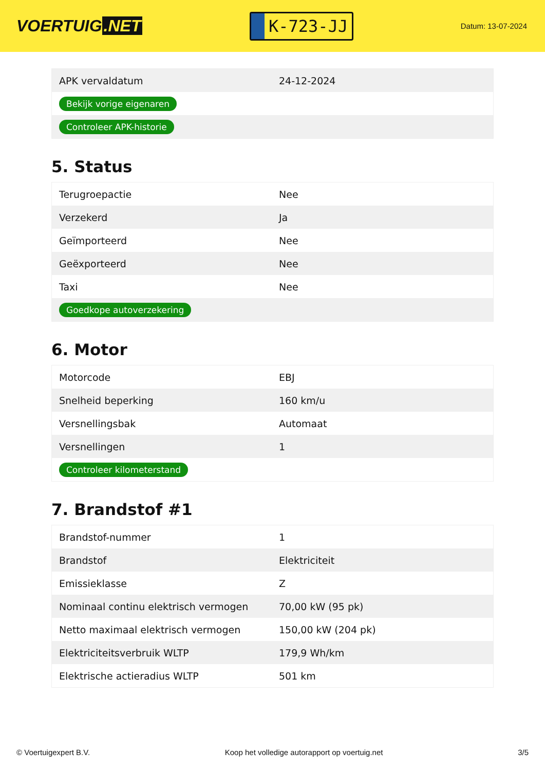VOERTUIG.NET
K-723-JJ
Datum: 13-07-2024
| APK vervaldatum | 24-12-2024 |
| Bekijk vorige eigenaren | |
| Controleer APK-historie | |
5. Status
| Terugroepactie | Nee |
| Verzekerd | Ja |
| Geïmporteerd | Nee |
| Geëxporteerd | Nee |
| Taxi | Nee |
| Goedkope autoverzekering | |
6. Motor
| Motorcode | EBJ |
| Snelheid beperking | 160 km/u |
| Versnellingsbak | Automaat |
| Versnellingen | 1 |
| Controleer kilometerstand | |
7. Brandstof #1
| Brandstof-nummer | 1 |
| Brandstof | Elektriciteit |
| Emissieklasse | Z |
| Nominaal continu elektrisch vermogen | 70,00 kW (95 pk) |
| Netto maximaal elektrisch vermogen | 150,00 kW (204 pk) |
| Elektriciteitsverbruik WLTP | 179,9 Wh/km |
| Elektrische actieradius WLTP | 501 km |
© Voertuigexpert B.V. Koop het volledige autorapport op voertuig.net 3/5